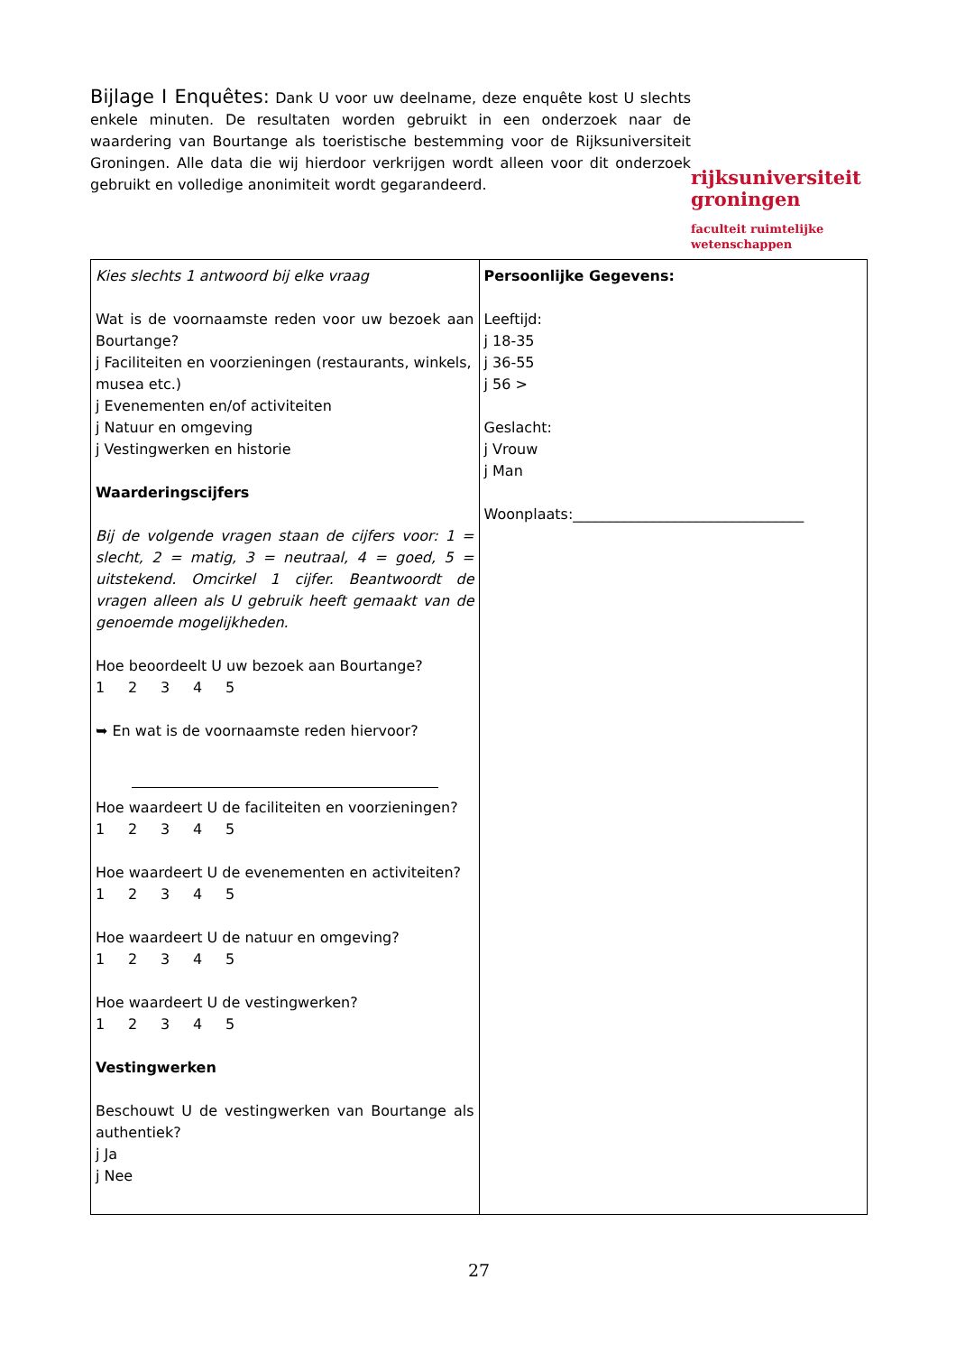Bijlage I Enquêtes: Dank U voor uw deelname, deze enquête kost U slechts enkele minuten. De resultaten worden gebruikt in een onderzoek naar de waardering van Bourtange als toeristische bestemming voor de Rijksuniversiteit Groningen. Alle data die wij hierdoor verkrijgen wordt alleen voor dit onderzoek gebruikt en volledige anonimiteit wordt gegarandeerd.
rijksuniversiteit
groningen
faculteit ruimtelijke
wetenschappen
| Kies slechts 1 antwoord bij elke vraag Wat is de voornaamste reden voor uw bezoek aan Bourtange? j Faciliteiten en voorzieningen (restaurants, winkels, musea etc.) j Evenementen en/of activiteiten j Natuur en omgeving j Vestingwerken en historie Waarderingscijfers Bij de volgende vragen staan de cijfers voor: 1 = slecht, 2 = matig, 3 = neutraal, 4 = goed, 5 = uitstekend. Omcirkel 1 cijfer. Beantwoordt de vragen alleen als U gebruik heeft gemaakt van de genoemde mogelijkheden. Hoe beoordeelt U uw bezoek aan Bourtange? 1 2 3 4 5 ➥ En wat is de voornaamste reden hiervoor? Hoe waardeert U de faciliteiten en voorzieningen? 1 2 3 4 5 Hoe waardeert U de evenementen en activiteiten? 1 2 3 4 5 Hoe waardeert U de natuur en omgeving? 1 2 3 4 5 Hoe waardeert U de vestingwerken? 1 2 3 4 5 Vestingwerken Beschouwt U de vestingwerken van Bourtange als authentiek? j Ja j Nee | Persoonlijke Gegevens: Leeftijd: j 18-35 j 36-55 j 56 > Geslacht: j Vrouw j Man Woonplaats:________________________________ |
27